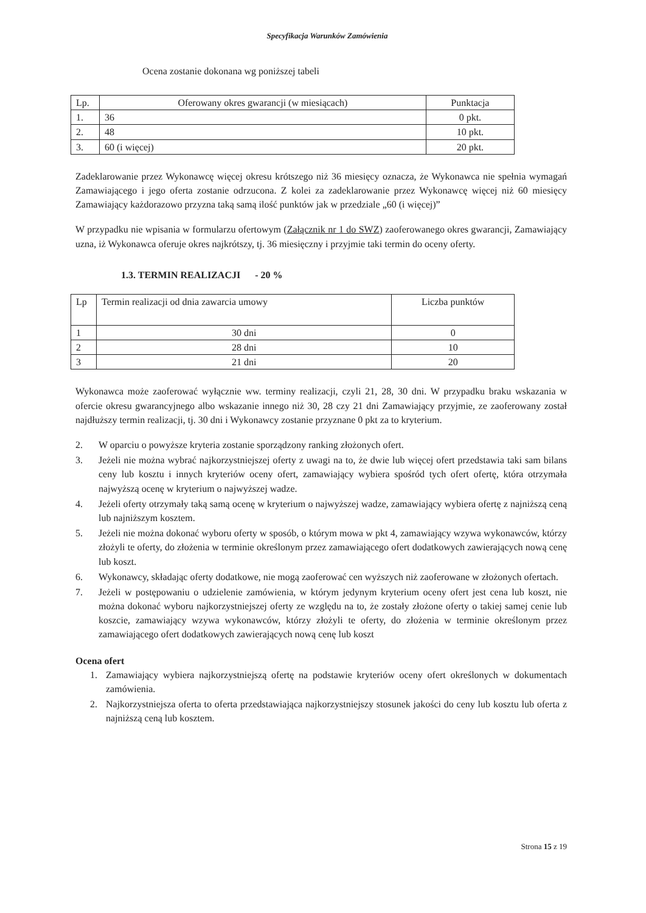Specyfikacja Warunków Zamówienia
Ocena zostanie dokonana wg poniższej tabeli
| Lp. | Oferowany okres gwarancji (w miesiącach) | Punktacja |
| 1. | 36 | 0 pkt. |
| 2. | 48 | 10 pkt. |
| 3. | 60 (i więcej) | 20 pkt. |
Zadeklarowanie przez Wykonawcę więcej okresu krótszego niż 36 miesięcy oznacza, że Wykonawca nie spełnia wymagań Zamawiającego i jego oferta zostanie odrzucona. Z kolei za zadeklarowanie przez Wykonawcę więcej niż 60 miesięcy Zamawiający każdorazowo przyzna taką samą ilość punktów jak w przedziale „60 (i więcej)”
W przypadku nie wpisania w formularzu ofertowym (Załącznik nr 1 do SWZ) zaoferowanego okres gwarancji, Zamawiający uzna, iż Wykonawca oferuje okres najkrótszy, tj. 36 miesięczny i przyjmie taki termin do oceny oferty.
1.3. TERMIN REALIZACJI - 20 %
| Lp | Termin realizacji od dnia zawarcia umowy | Liczba punktów |
| 1 | 30 dni | 0 |
| 2 | 28 dni | 10 |
| 3 | 21 dni | 20 |
Wykonawca może zaoferować wyłącznie ww. terminy realizacji, czyli 21, 28, 30 dni. W przypadku braku wskazania w ofercie okresu gwarancyjnego albo wskazanie innego niż 30, 28 czy 21 dni Zamawiający przyjmie, ze zaoferowany został najdłuższy termin realizacji, tj. 30 dni i Wykonawcy zostanie przyznane 0 pkt za to kryterium.
2. W oparciu o powyższe kryteria zostanie sporządzony ranking złożonych ofert.
3. Jeżeli nie można wybrać najkorzystniejszej oferty z uwagi na to, że dwie lub więcej ofert przedstawia taki sam bilans ceny lub kosztu i innych kryteriów oceny ofert, zamawiający wybiera spośród tych ofert ofertę, która otrzymała najwyższą ocenę w kryterium o najwyższej wadze.
4. Jeżeli oferty otrzymały taką samą ocenę w kryterium o najwyższej wadze, zamawiający wybiera ofertę z najniższą ceną lub najniższym kosztem.
5. Jeżeli nie można dokonać wyboru oferty w sposób, o którym mowa w pkt 4, zamawiający wzywa wykonawców, którzy złożyli te oferty, do złożenia w terminie określonym przez zamawiającego ofert dodatkowych zawierających nową cenę lub koszt.
6. Wykonawcy, składając oferty dodatkowe, nie mogą zaoferować cen wyższych niż zaoferowane w złożonych ofertach.
7. Jeżeli w postępowaniu o udzielenie zamówienia, w którym jedynym kryterium oceny ofert jest cena lub koszt, nie można dokonać wyboru najkorzystniejszej oferty ze względu na to, że zostały złożone oferty o takiej samej cenie lub koszcie, zamawiający wzywa wykonawców, którzy złożyli te oferty, do złożenia w terminie określonym przez zamawiającego ofert dodatkowych zawierających nową cenę lub koszt
Ocena ofert
1. Zamawiający wybiera najkorzystniejszą ofertę na podstawie kryteriów oceny ofert określonych w dokumentach zamówienia.
2. Najkorzystniejsza oferta to oferta przedstawiająca najkorzystniejszy stosunek jakości do ceny lub kosztu lub oferta z najniższą ceną lub kosztem.
Strona 15 z 19